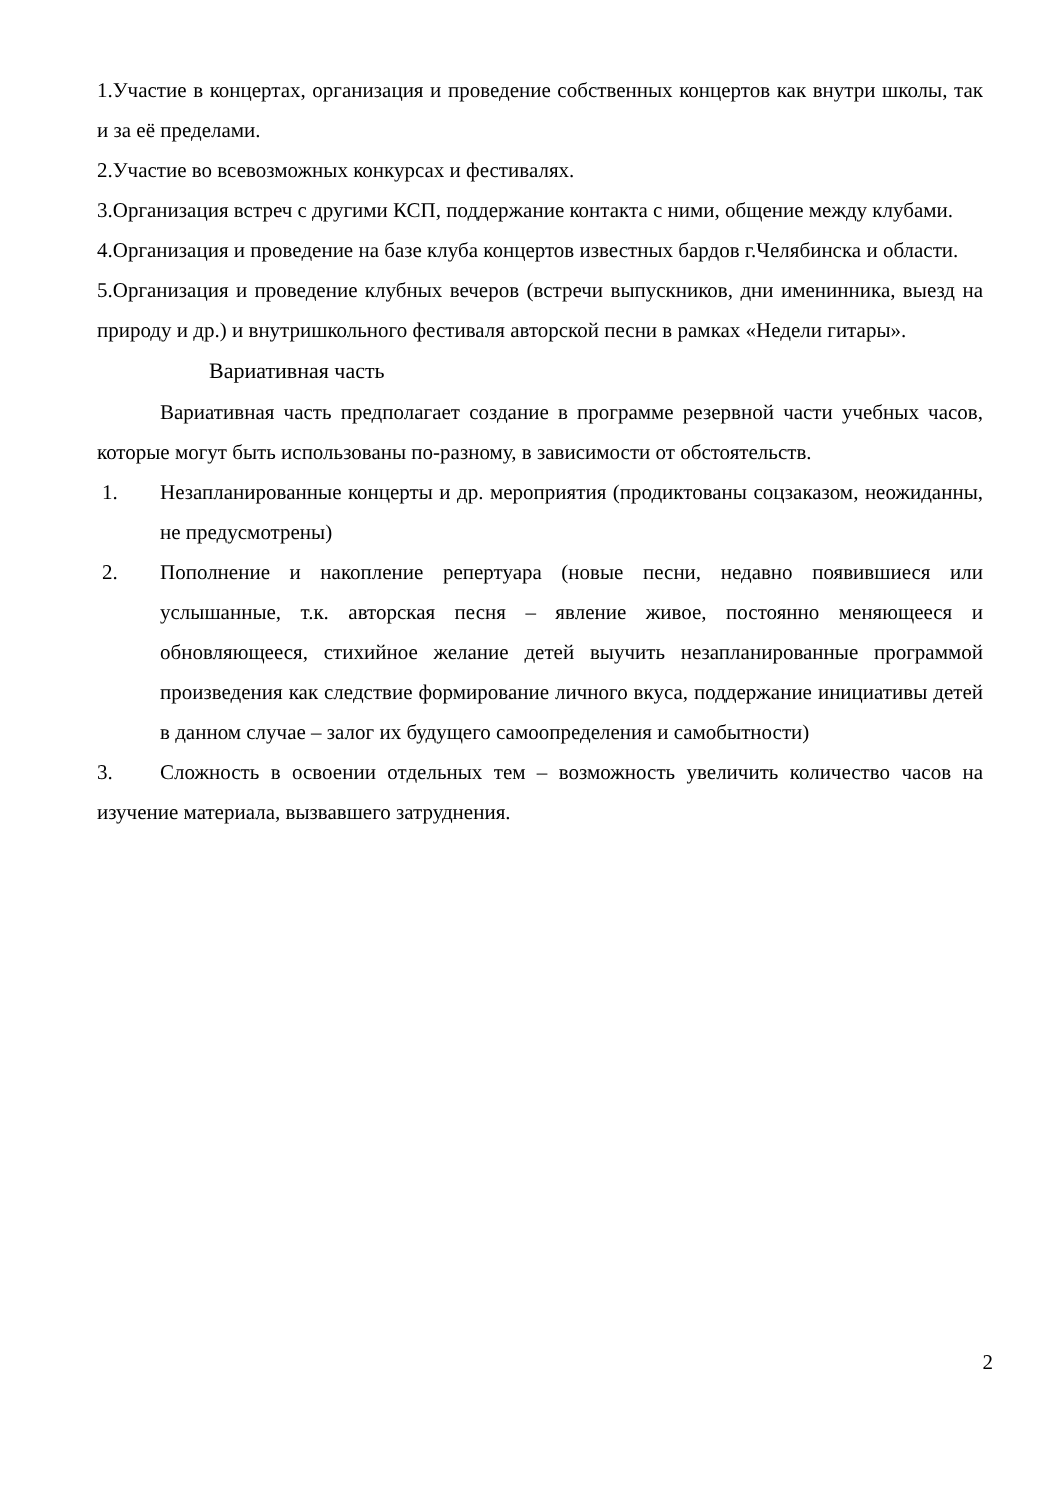1.Участие в концертах, организация и проведение собственных концертов как внутри школы, так и за её пределами.
2.Участие во всевозможных конкурсах и фестивалях.
3.Организация встреч с другими КСП, поддержание контакта с ними, общение между клубами.
4.Организация и проведение на базе клуба концертов известных бардов г.Челябинска и области.
5.Организация и проведение клубных вечеров (встречи выпускников, дни именинника, выезд на природу и др.) и внутришкольного фестиваля авторской песни в рамках «Недели гитары».
Вариативная часть
Вариативная часть предполагает создание в программе резервной части учебных часов, которые могут быть использованы по-разному, в зависимости от обстоятельств.
1. Незапланированные концерты и др. мероприятия (продиктованы соцзаказом, неожиданны, не предусмотрены)
2. Пополнение и накопление репертуара (новые песни, недавно появившиеся или услышанные, т.к. авторская песня – явление живое, постоянно меняющееся и обновляющееся, стихийное желание детей выучить незапланированные программой произведения как следствие формирование личного вкуса, поддержание инициативы детей в данном случае – залог их будущего самоопределения и самобытности)
3. Сложность в освоении отдельных тем – возможность увеличить количество часов на изучение материала, вызвавшего затруднения.
2